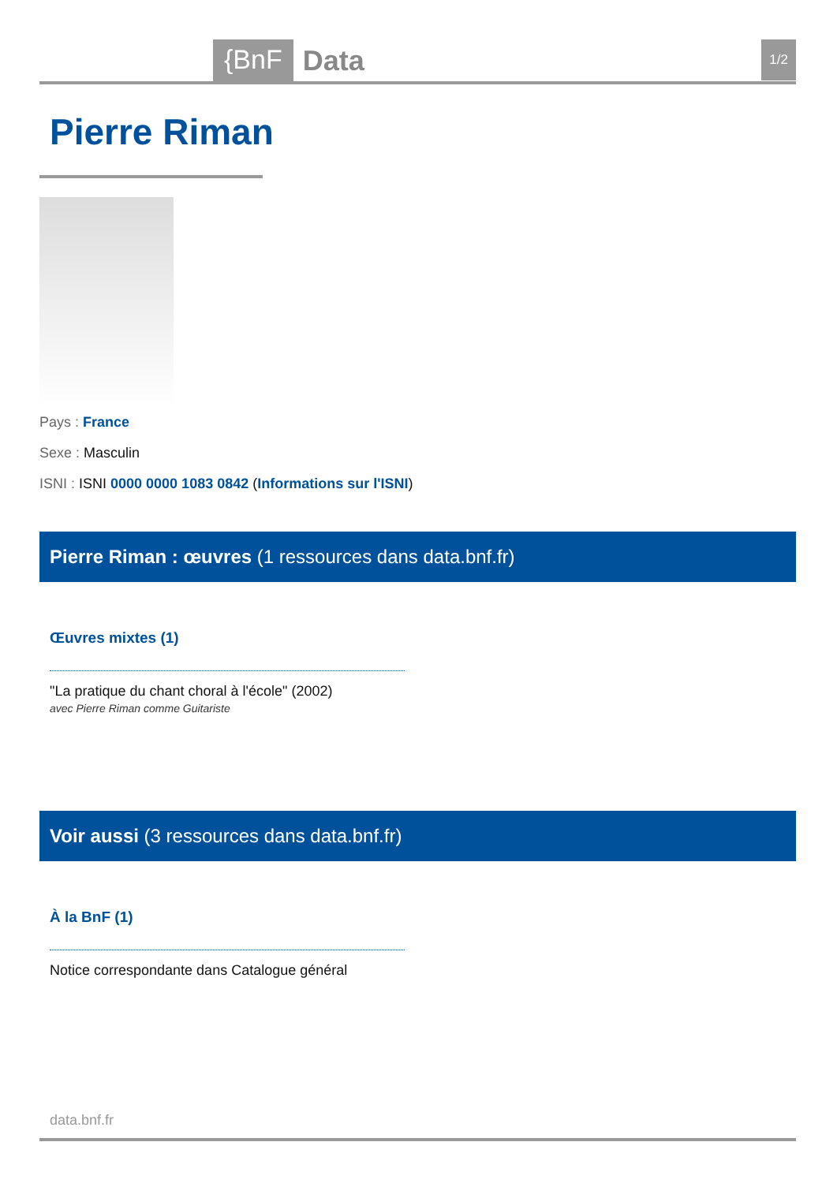{BnF Data 1/2
Pierre Riman
Pays : France
Sexe : Masculin
ISNI : ISNI 0000 0000 1083 0842 (Informations sur l'ISNI)
Pierre Riman : œuvres (1 ressources dans data.bnf.fr)
Œuvres mixtes (1)
"La pratique du chant choral à l'école" (2002)
avec Pierre Riman comme Guitariste
Voir aussi (3 ressources dans data.bnf.fr)
À la BnF (1)
Notice correspondante dans Catalogue général
data.bnf.fr